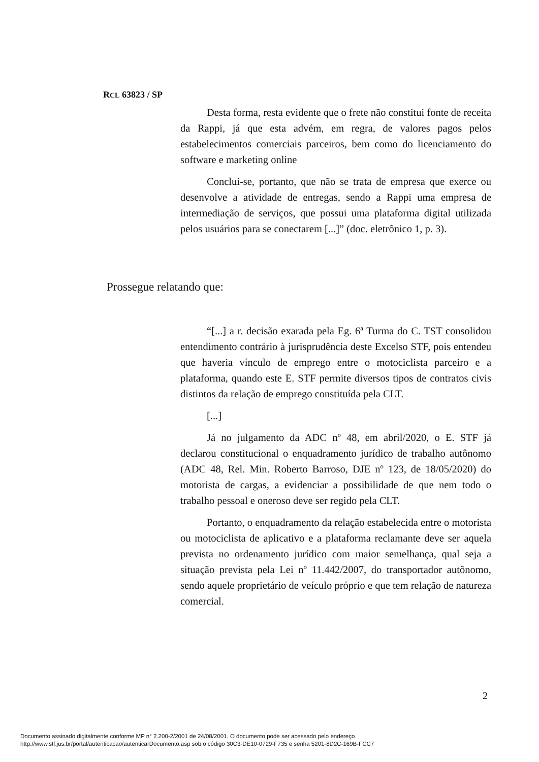RCL 63823 / SP
Desta forma, resta evidente que o frete não constitui fonte de receita da Rappi, já que esta advém, em regra, de valores pagos pelos estabelecimentos comerciais parceiros, bem como do licenciamento do software e marketing online
Conclui-se, portanto, que não se trata de empresa que exerce ou desenvolve a atividade de entregas, sendo a Rappi uma empresa de intermediação de serviços, que possui uma plataforma digital utilizada pelos usuários para se conectarem [...]” (doc. eletrônico 1, p. 3).
Prossegue relatando que:
“[...] a r. decisão exarada pela Eg. 6ª Turma do C. TST consolidou entendimento contrário à jurisprudência deste Excelso STF, pois entendeu que haveria vínculo de emprego entre o motociclista parceiro e a plataforma, quando este E. STF permite diversos tipos de contratos civis distintos da relação de emprego constituída pela CLT.
[...]
Já no julgamento da ADC nº 48, em abril/2020, o E. STF já declarou constitucional o enquadramento jurídico de trabalho autônomo (ADC 48, Rel. Min. Roberto Barroso, DJE nº 123, de 18/05/2020) do motorista de cargas, a evidenciar a possibilidade de que nem todo o trabalho pessoal e oneroso deve ser regido pela CLT.
Portanto, o enquadramento da relação estabelecida entre o motorista ou motociclista de aplicativo e a plataforma reclamante deve ser aquela prevista no ordenamento jurídico com maior semelhança, qual seja a situação prevista pela Lei nº 11.442/2007, do transportador autônomo, sendo aquele proprietário de veículo próprio e que tem relação de natureza comercial.
2
Documento assinado digitalmente conforme MP n° 2.200-2/2001 de 24/08/2001. O documento pode ser acessado pelo endereço
http://www.stf.jus.br/portal/autenticacao/autenticarDocumento.asp sob o código 30C3-DE10-0729-F735 e senha 5201-8D2C-169B-FCC7